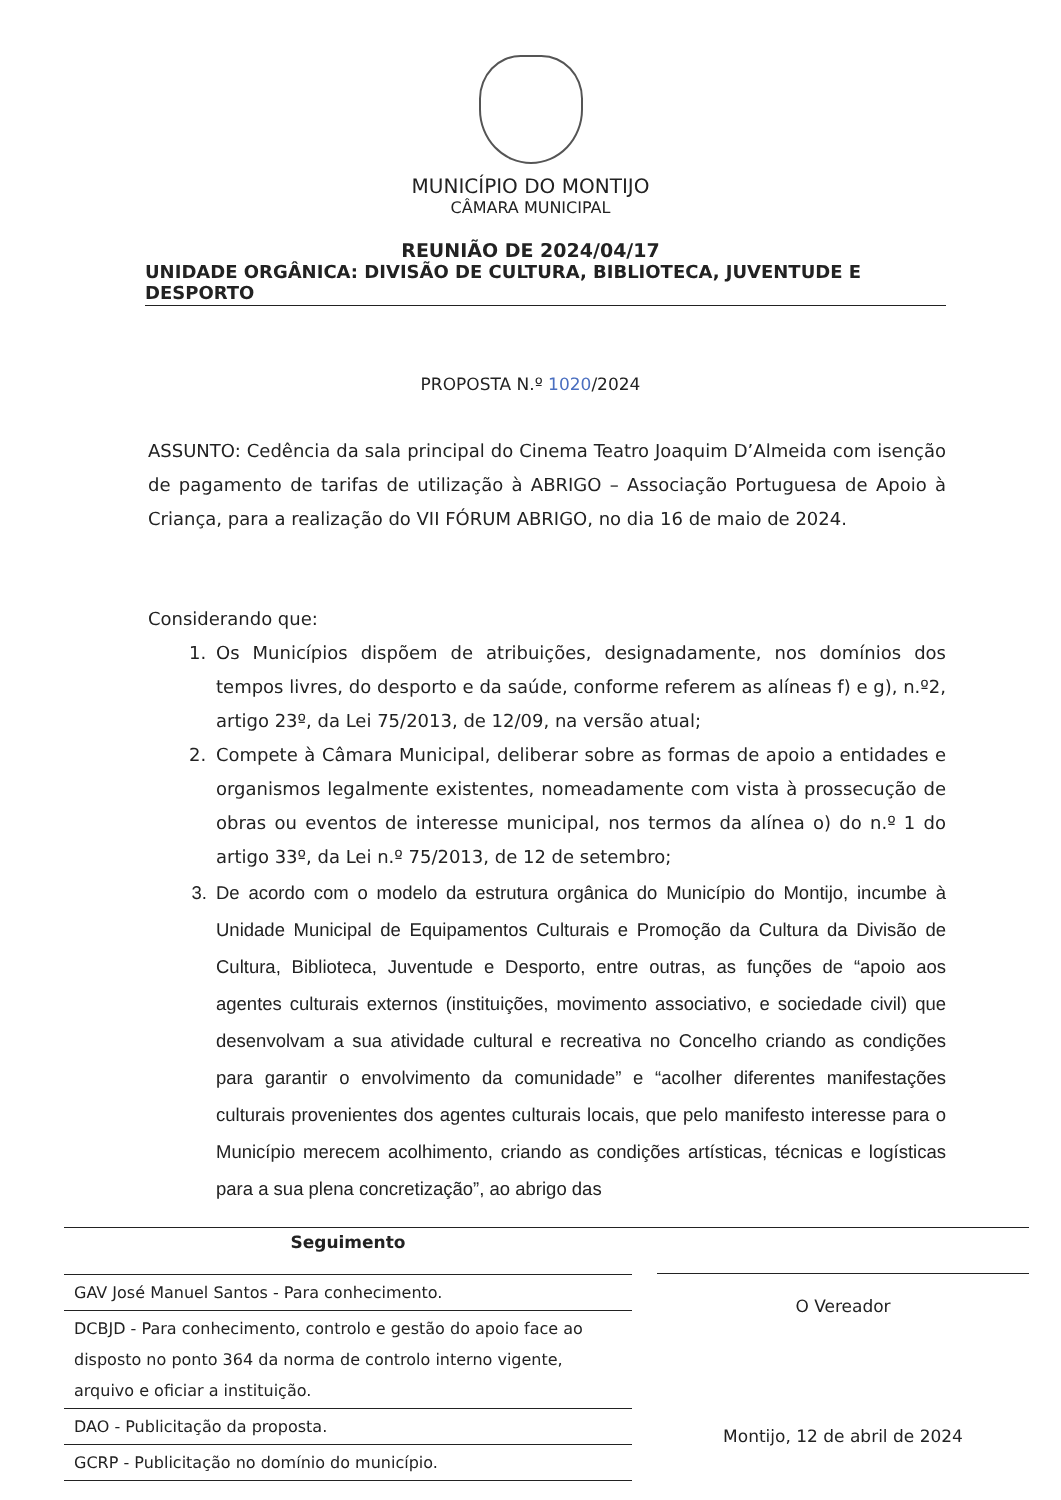MUNICÍPIO DO MONTIJO
CÂMARA MUNICIPAL
REUNIÃO DE 2024/04/17
UNIDADE ORGÂNICA: DIVISÃO DE CULTURA, BIBLIOTECA, JUVENTUDE E DESPORTO
PROPOSTA N.º 1020/2024
ASSUNTO: Cedência da sala principal do Cinema Teatro Joaquim D’Almeida com isenção de pagamento de tarifas de utilização à ABRIGO – Associação Portuguesa de Apoio à Criança, para a realização do VII FÓRUM ABRIGO, no dia 16 de maio de 2024.
Considerando que:
1. Os Municípios dispõem de atribuições, designadamente, nos domínios dos tempos livres, do desporto e da saúde, conforme referem as alíneas f) e g), n.º2, artigo 23º, da Lei 75/2013, de 12/09, na versão atual;
2. Compete à Câmara Municipal, deliberar sobre as formas de apoio a entidades e organismos legalmente existentes, nomeadamente com vista à prossecução de obras ou eventos de interesse municipal, nos termos da alínea o) do n.º 1 do artigo 33º, da Lei n.º 75/2013, de 12 de setembro;
3. De acordo com o modelo da estrutura orgânica do Município do Montijo, incumbe à Unidade Municipal de Equipamentos Culturais e Promoção da Cultura da Divisão de Cultura, Biblioteca, Juventude e Desporto, entre outras, as funções de “apoio aos agentes culturais externos (instituições, movimento associativo, e sociedade civil) que desenvolvam a sua atividade cultural e recreativa no Concelho criando as condições para garantir o envolvimento da comunidade” e “acolher diferentes manifestações culturais provenientes dos agentes culturais locais, que pelo manifesto interesse para o Município merecem acolhimento, criando as condições artísticas, técnicas e logísticas para a sua plena concretização”, ao abrigo das
Seguimento
GAV José Manuel Santos - Para conhecimento.
DCBJD - Para conhecimento, controlo e gestão do apoio face ao disposto no ponto 364 da norma de controlo interno vigente, arquivo e oficiar a instituição.
DAO - Publicitação da proposta.
GCRP - Publicitação no domínio do município.
O Vereador
Montijo, 12 de abril de 2024